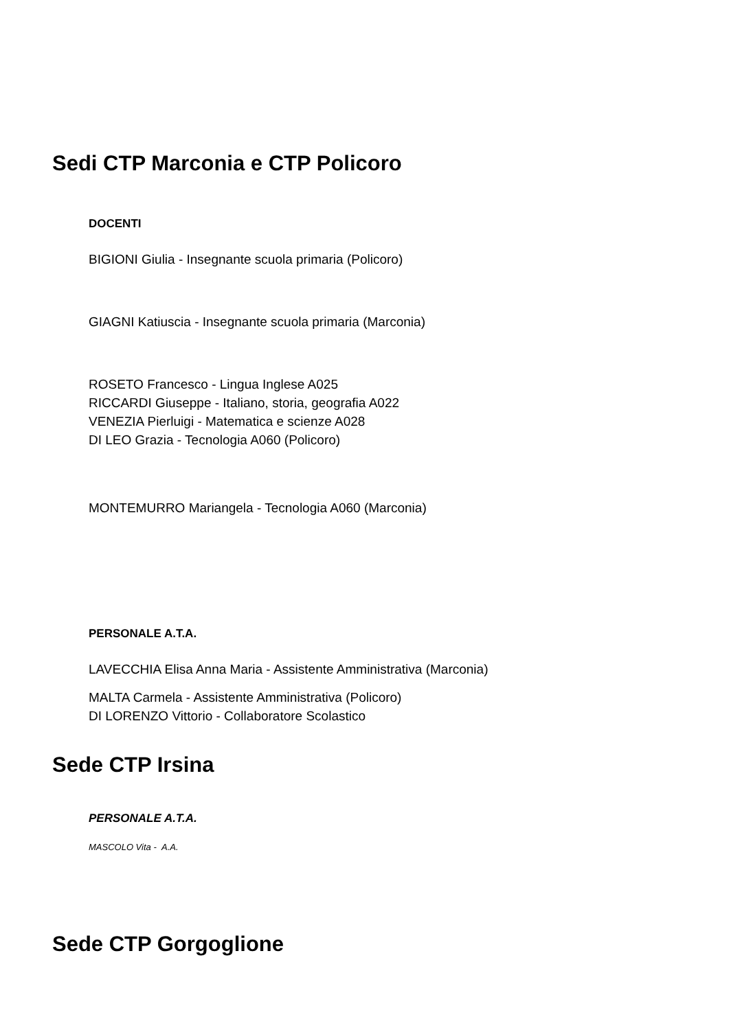Sedi CTP Marconia e CTP Policoro
DOCENTI
BIGIONI Giulia - Insegnante scuola primaria (Policoro)
GIAGNI Katiuscia - Insegnante scuola primaria (Marconia)
ROSETO Francesco - Lingua Inglese A025
RICCARDI Giuseppe - Italiano, storia, geografia A022
VENEZIA Pierluigi - Matematica e scienze A028
DI LEO Grazia - Tecnologia A060 (Policoro)
MONTEMURRO Mariangela - Tecnologia A060 (Marconia)
PERSONALE A.T.A.
LAVECCHIA Elisa Anna Maria - Assistente Amministrativa (Marconia)
MALTA Carmela - Assistente Amministrativa (Policoro)
DI LORENZO Vittorio - Collaboratore Scolastico
Sede CTP Irsina
PERSONALE A.T.A.
MASCOLO Vita - A.A.
Sede CTP Gorgoglione